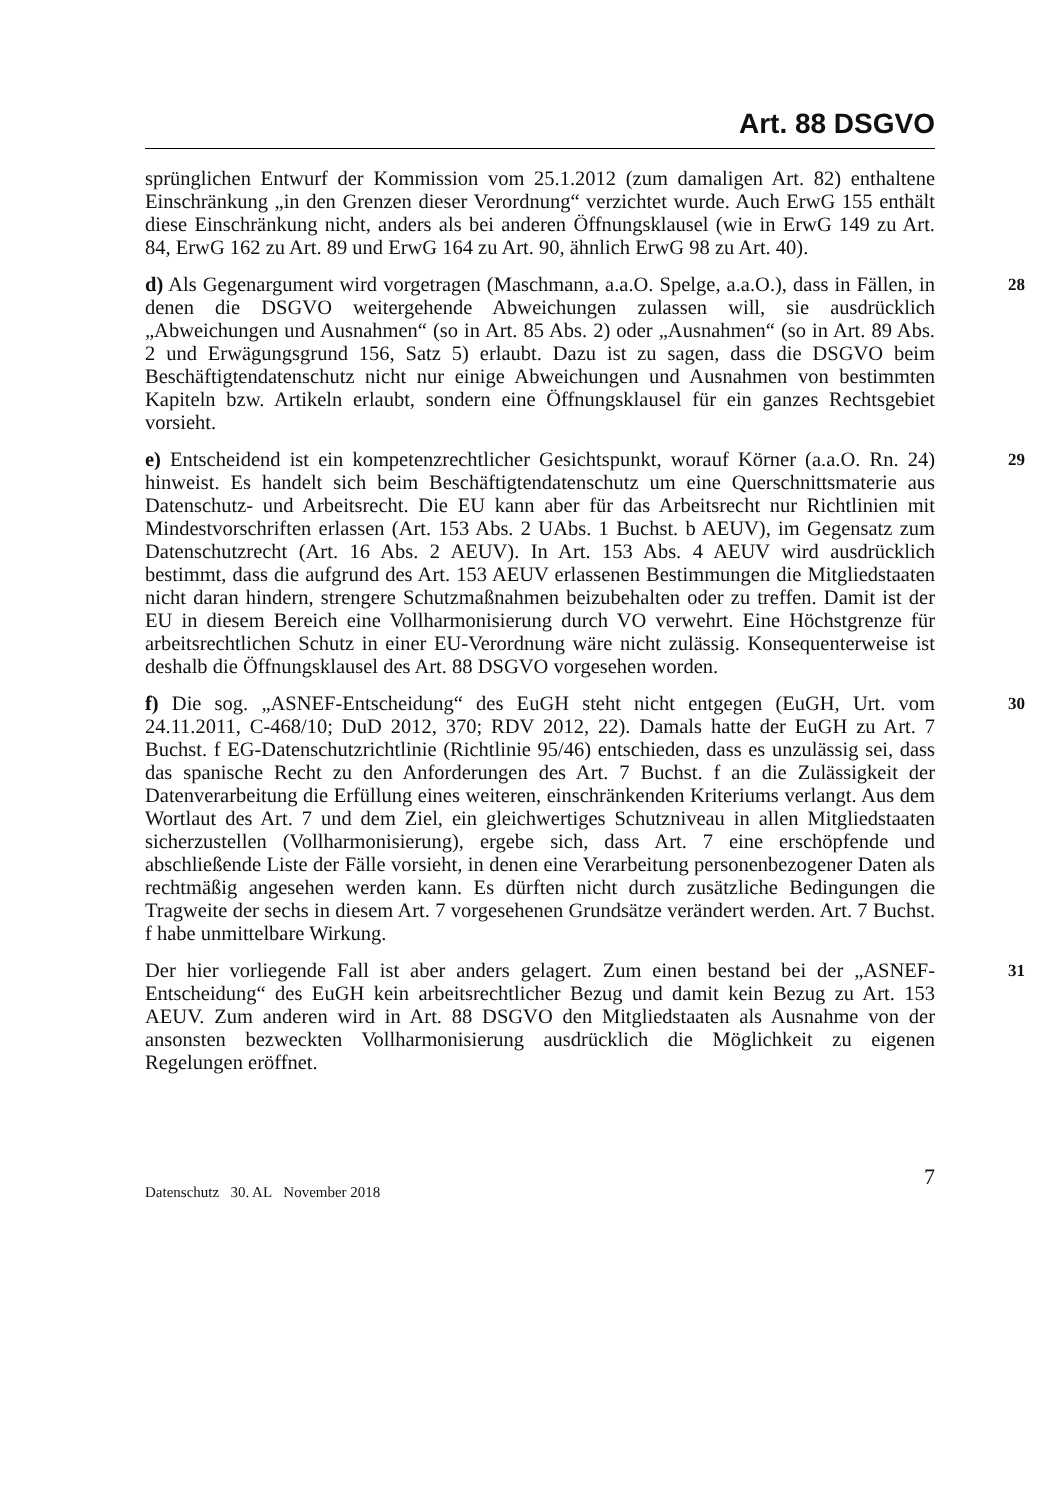Art. 88 DSGVO
sprünglichen Entwurf der Kommission vom 25.1.2012 (zum damaligen Art. 82) enthaltene Einschränkung „in den Grenzen dieser Verordnung“ verzichtet wurde. Auch ErwG 155 enthält diese Einschränkung nicht, anders als bei anderen Öffnungsklausel (wie in ErwG 149 zu Art. 84, ErwG 162 zu Art. 89 und ErwG 164 zu Art. 90, ähnlich ErwG 98 zu Art. 40).
d) Als Gegenargument wird vorgetragen (Maschmann, a.a.O. Spelge, a.a.O.), dass in Fällen, in denen die DSGVO weitergehende Abweichungen zulassen will, sie ausdrücklich „Abweichungen und Ausnahmen“ (so in Art. 85 Abs. 2) oder „Ausnahmen“ (so in Art. 89 Abs. 2 und Erwägungsgrund 156, Satz 5) erlaubt. Dazu ist zu sagen, dass die DSGVO beim Beschäftigtendatenschutz nicht nur einige Abweichungen und Ausnahmen von bestimmten Kapiteln bzw. Artikeln erlaubt, sondern eine Öffnungsklausel für ein ganzes Rechtsgebiet vorsieht.
28
e) Entscheidend ist ein kompetenzrechtlicher Gesichtspunkt, worauf Körner (a.a.O. Rn. 24) hinweist. Es handelt sich beim Beschäftigtendatenschutz um eine Querschnittsmaterie aus Datenschutz- und Arbeitsrecht. Die EU kann aber für das Arbeitsrecht nur Richtlinien mit Mindestvorschriften erlassen (Art. 153 Abs. 2 UAbs. 1 Buchst. b AEUV), im Gegensatz zum Datenschutzrecht (Art. 16 Abs. 2 AEUV). In Art. 153 Abs. 4 AEUV wird ausdrücklich bestimmt, dass die aufgrund des Art. 153 AEUV erlassenen Bestimmungen die Mitgliedstaaten nicht daran hindern, strengere Schutzmaßnahmen beizubehalten oder zu treffen. Damit ist der EU in diesem Bereich eine Vollharmonisierung durch VO verwehrt. Eine Höchstgrenze für arbeitsrechtlichen Schutz in einer EU-Verordnung wäre nicht zulässig. Konsequenterweise ist deshalb die Öffnungsklausel des Art. 88 DSGVO vorgesehen worden.
29
f) Die sog. „ASNEF-Entscheidung“ des EuGH steht nicht entgegen (EuGH, Urt. vom 24.11.2011, C-468/10; DuD 2012, 370; RDV 2012, 22). Damals hatte der EuGH zu Art. 7 Buchst. f EG-Datenschutzrichtlinie (Richtlinie 95/46) entschieden, dass es unzulässig sei, dass das spanische Recht zu den Anforderungen des Art. 7 Buchst. f an die Zulässigkeit der Datenverarbeitung die Erfüllung eines weiteren, einschränkenden Kriteriums verlangt. Aus dem Wortlaut des Art. 7 und dem Ziel, ein gleichwertiges Schutzniveau in allen Mitgliedstaaten sicherzustellen (Vollharmonisierung), ergebe sich, dass Art. 7 eine erschöpfende und abschließende Liste der Fälle vorsieht, in denen eine Verarbeitung personenbezogener Daten als rechtmäßig angesehen werden kann. Es dürften nicht durch zusätzliche Bedingungen die Tragweite der sechs in diesem Art. 7 vorgesehenen Grundsätze verändert werden. Art. 7 Buchst. f habe unmittelbare Wirkung.
30
Der hier vorliegende Fall ist aber anders gelagert. Zum einen bestand bei der „ASNEF-Entscheidung“ des EuGH kein arbeitsrechtlicher Bezug und damit kein Bezug zu Art. 153 AEUV. Zum anderen wird in Art. 88 DSGVO den Mitgliedstaaten als Ausnahme von der ansonsten bezweckten Vollharmonisierung ausdrücklich die Möglichkeit zu eigenen Regelungen eröffnet.
31
Datenschutz 30. AL November 2018 7